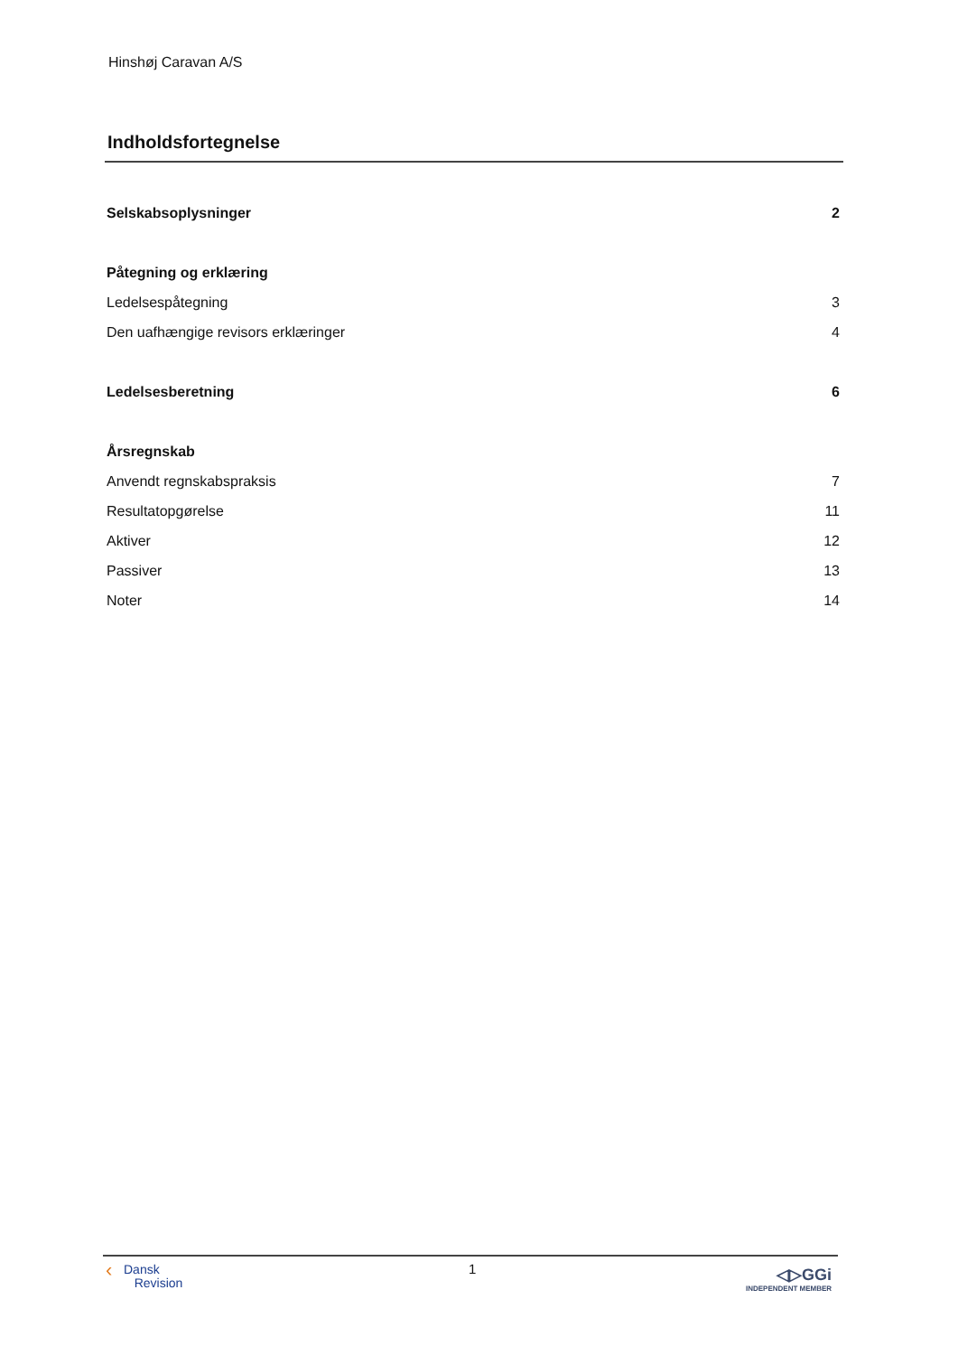Hinshøj Caravan A/S
Indholdsfortegnelse
Selskabsoplysninger 2
Påtegning og erklæring
Ledelsespåtegning 3
Den uafhængige revisors erklæringer 4
Ledelsesberetning 6
Årsregnskab
Anvendt regnskabspraksis 7
Resultatopgørelse 11
Aktiver 12
Passiver 13
Noter 14
‹ Dansk
Revision
1
◁▷GGi
INDEPENDENT MEMBER